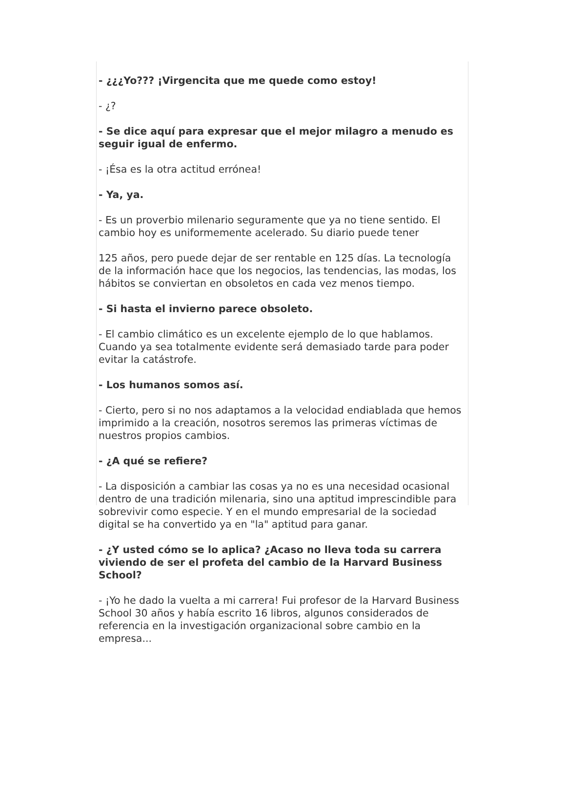- ¿¿¿Yo??? ¡Virgencita que me quede como estoy!
- ¿?
- Se dice aquí para expresar que el mejor milagro a menudo es seguir igual de enfermo.
- ¡Ésa es la otra actitud errónea!
- Ya, ya.
- Es un proverbio milenario seguramente que ya no tiene sentido. El cambio hoy es uniformemente acelerado. Su diario puede tener
125 años, pero puede dejar de ser rentable en 125 días. La tecnología de la información hace que los negocios, las tendencias, las modas, los hábitos se conviertan en obsoletos en cada vez menos tiempo.
- Si hasta el invierno parece obsoleto.
- El cambio climático es un excelente ejemplo de lo que hablamos. Cuando ya sea totalmente evidente será demasiado tarde para poder evitar la catástrofe.
- Los humanos somos así.
- Cierto, pero si no nos adaptamos a la velocidad endiablada que hemos imprimido a la creación, nosotros seremos las primeras víctimas de nuestros propios cambios.
- ¿A qué se refiere?
- La disposición a cambiar las cosas ya no es una necesidad ocasional dentro de una tradición milenaria, sino una aptitud imprescindible para sobrevivir como especie. Y en el mundo empresarial de la sociedad digital se ha convertido ya en "la" aptitud para ganar.
- ¿Y usted cómo se lo aplica? ¿Acaso no lleva toda su carrera viviendo de ser el profeta del cambio de la Harvard Business School?
- ¡Yo he dado la vuelta a mi carrera! Fui profesor de la Harvard Business School 30 años y había escrito 16 libros, algunos considerados de referencia en la investigación organizacional sobre cambio en la empresa...